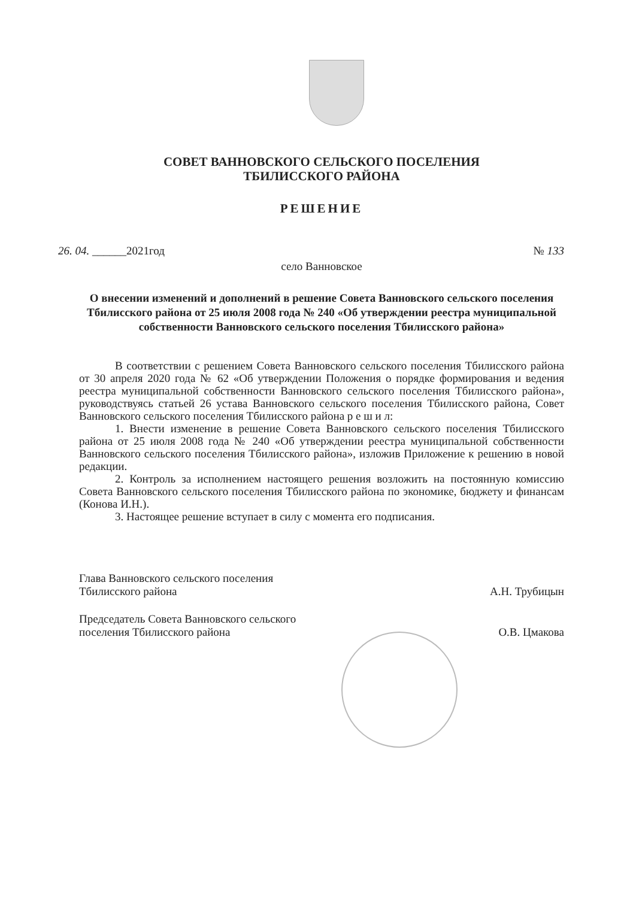СОВЕТ ВАННОВСКОГО СЕЛЬСКОГО ПОСЕЛЕНИЯ
ТБИЛИССКОГО РАЙОНА
РЕШЕНИЕ
26. 04. ______2021год № 133
село Ванновское
О внесении изменений и дополнений в решение Совета Ванновского сельского поселения Тбилисского района от 25 июля 2008 года № 240 «Об утверждении реестра муниципальной собственности Ванновского сельского поселения Тбилисского района»
В соответствии с решением Совета Ванновского сельского поселения Тбилисского района от 30 апреля 2020 года № 62 «Об утверждении Положения о порядке формирования и ведения реестра муниципальной собственности Ванновского сельского поселения Тбилисского района», руководствуясь статьей 26 устава Ванновского сельского поселения Тбилисского района, Совет Ванновского сельского поселения Тбилисского района р е ш и л:
1. Внести изменение в решение Совета Ванновского сельского поселения Тбилисского района от 25 июля 2008 года № 240 «Об утверждении реестра муниципальной собственности Ванновского сельского поселения Тбилисского района», изложив Приложение к решению в новой редакции.
2. Контроль за исполнением настоящего решения возложить на постоянную комиссию Совета Ванновского сельского поселения Тбилисского района по экономике, бюджету и финансам (Конова И.Н.).
3. Настоящее решение вступает в силу с момента его подписания.
Глава Ванновского сельского поселения
Тбилисского района А.Н. Трубицын
Председатель Совета Ванновского сельского
поселения Тбилисского района О.В. Цмакова